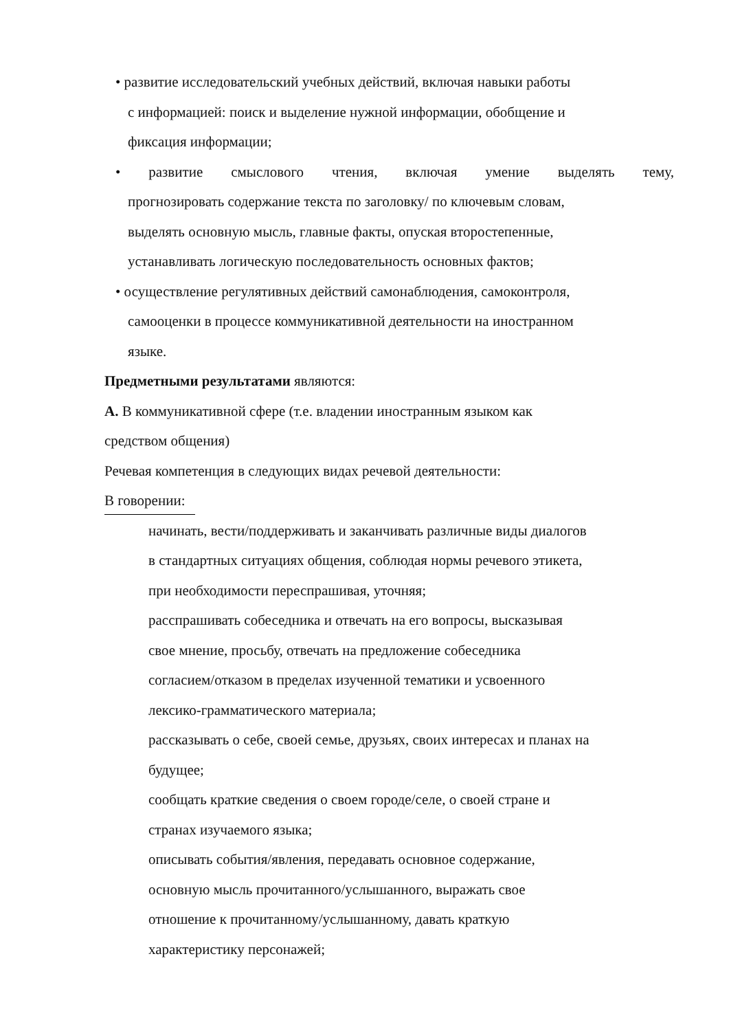• развитие исследовательский учебных действий, включая навыки работы
с информацией: поиск и выделение нужной информации, обобщение и
фиксация информации;
• развитие смыслового чтения, включая умение выделять тему,
прогнозировать содержание текста по заголовку/ по ключевым словам,
выделять основную мысль, главные факты, опуская второстепенные,
устанавливать логическую последовательность основных фактов;
• осуществление регулятивных действий самонаблюдения, самоконтроля,
самооценки в процессе коммуникативной деятельности на иностранном
языке.
Предметными результатами являются:
А. В коммуникативной сфере (т.е. владении иностранным языком как
средством общения)
Речевая компетенция в следующих видах речевой деятельности:
В говорении:
начинать, вести/поддерживать и заканчивать различные виды диалогов
в стандартных ситуациях общения, соблюдая нормы речевого этикета,
при необходимости переспрашивая, уточняя;
расспрашивать собеседника и отвечать на его вопросы, высказывая
свое мнение, просьбу, отвечать на предложение собеседника
согласием/отказом в пределах изученной тематики и усвоенного
лексико-грамматического материала;
рассказывать о себе, своей семье, друзьях, своих интересах и планах на
будущее;
сообщать краткие сведения о своем городе/селе, о своей стране и
странах изучаемого языка;
описывать события/явления, передавать основное содержание,
основную мысль прочитанного/услышанного, выражать свое
отношение к прочитанному/услышанному, давать краткую
характеристику персонажей;